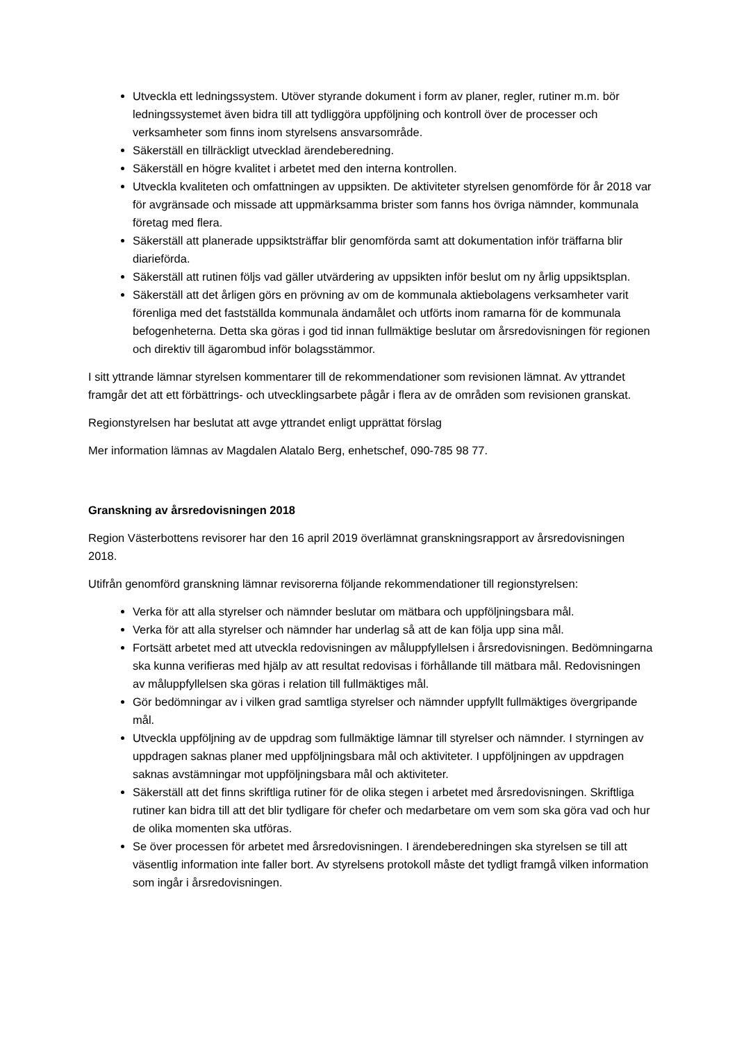Utveckla ett ledningssystem. Utöver styrande dokument i form av planer, regler, rutiner m.m. bör ledningssystemet även bidra till att tydliggöra uppföljning och kontroll över de processer och verksamheter som finns inom styrelsens ansvarsområde.
Säkerställ en tillräckligt utvecklad ärendeberedning.
Säkerställ en högre kvalitet i arbetet med den interna kontrollen.
Utveckla kvaliteten och omfattningen av uppsikten. De aktiviteter styrelsen genomförde för år 2018 var för avgränsade och missade att uppmärksamma brister som fanns hos övriga nämnder, kommunala företag med flera.
Säkerställ att planerade uppsiktsträffar blir genomförda samt att dokumentation inför träffarna blir diarieförda.
Säkerställ att rutinen följs vad gäller utvärdering av uppsikten inför beslut om ny årlig uppsiktsplan.
Säkerställ att det årligen görs en prövning av om de kommunala aktiebolagens verksamheter varit förenliga med det fastställda kommunala ändamålet och utförts inom ramarna för de kommunala befogenheterna. Detta ska göras i god tid innan fullmäktige beslutar om årsredovisningen för regionen och direktiv till ägarombud inför bolagsstämmor.
I sitt yttrande lämnar styrelsen kommentarer till de rekommendationer som revisionen lämnat. Av yttrandet framgår det att ett förbättrings- och utvecklingsarbete pågår i flera av de områden som revisionen granskat.
Regionstyrelsen har beslutat att avge yttrandet enligt upprättat förslag
Mer information lämnas av Magdalen Alatalo Berg, enhetschef, 090-785 98 77.
Granskning av årsredovisningen 2018
Region Västerbottens revisorer har den 16 april 2019 överlämnat granskningsrapport av årsredovisningen 2018.
Utifrån genomförd granskning lämnar revisorerna följande rekommendationer till regionstyrelsen:
Verka för att alla styrelser och nämnder beslutar om mätbara och uppföljningsbara mål.
Verka för att alla styrelser och nämnder har underlag så att de kan följa upp sina mål.
Fortsätt arbetet med att utveckla redovisningen av måluppfyllelsen i årsredovisningen. Bedömningarna ska kunna verifieras med hjälp av att resultat redovisas i förhållande till mätbara mål. Redovisningen av måluppfyllelsen ska göras i relation till fullmäktiges mål.
Gör bedömningar av i vilken grad samtliga styrelser och nämnder uppfyllt fullmäktiges övergripande mål.
Utveckla uppföljning av de uppdrag som fullmäktige lämnar till styrelser och nämnder. I styrningen av uppdragen saknas planer med uppföljningsbara mål och aktiviteter. I uppföljningen av uppdragen saknas avstämningar mot uppföljningsbara mål och aktiviteter.
Säkerställ att det finns skriftliga rutiner för de olika stegen i arbetet med årsredovisningen. Skriftliga rutiner kan bidra till att det blir tydligare för chefer och medarbetare om vem som ska göra vad och hur de olika momenten ska utföras.
Se över processen för arbetet med årsredovisningen. I ärendeberedningen ska styrelsen se till att väsentlig information inte faller bort. Av styrelsens protokoll måste det tydligt framgå vilken information som ingår i årsredovisningen.